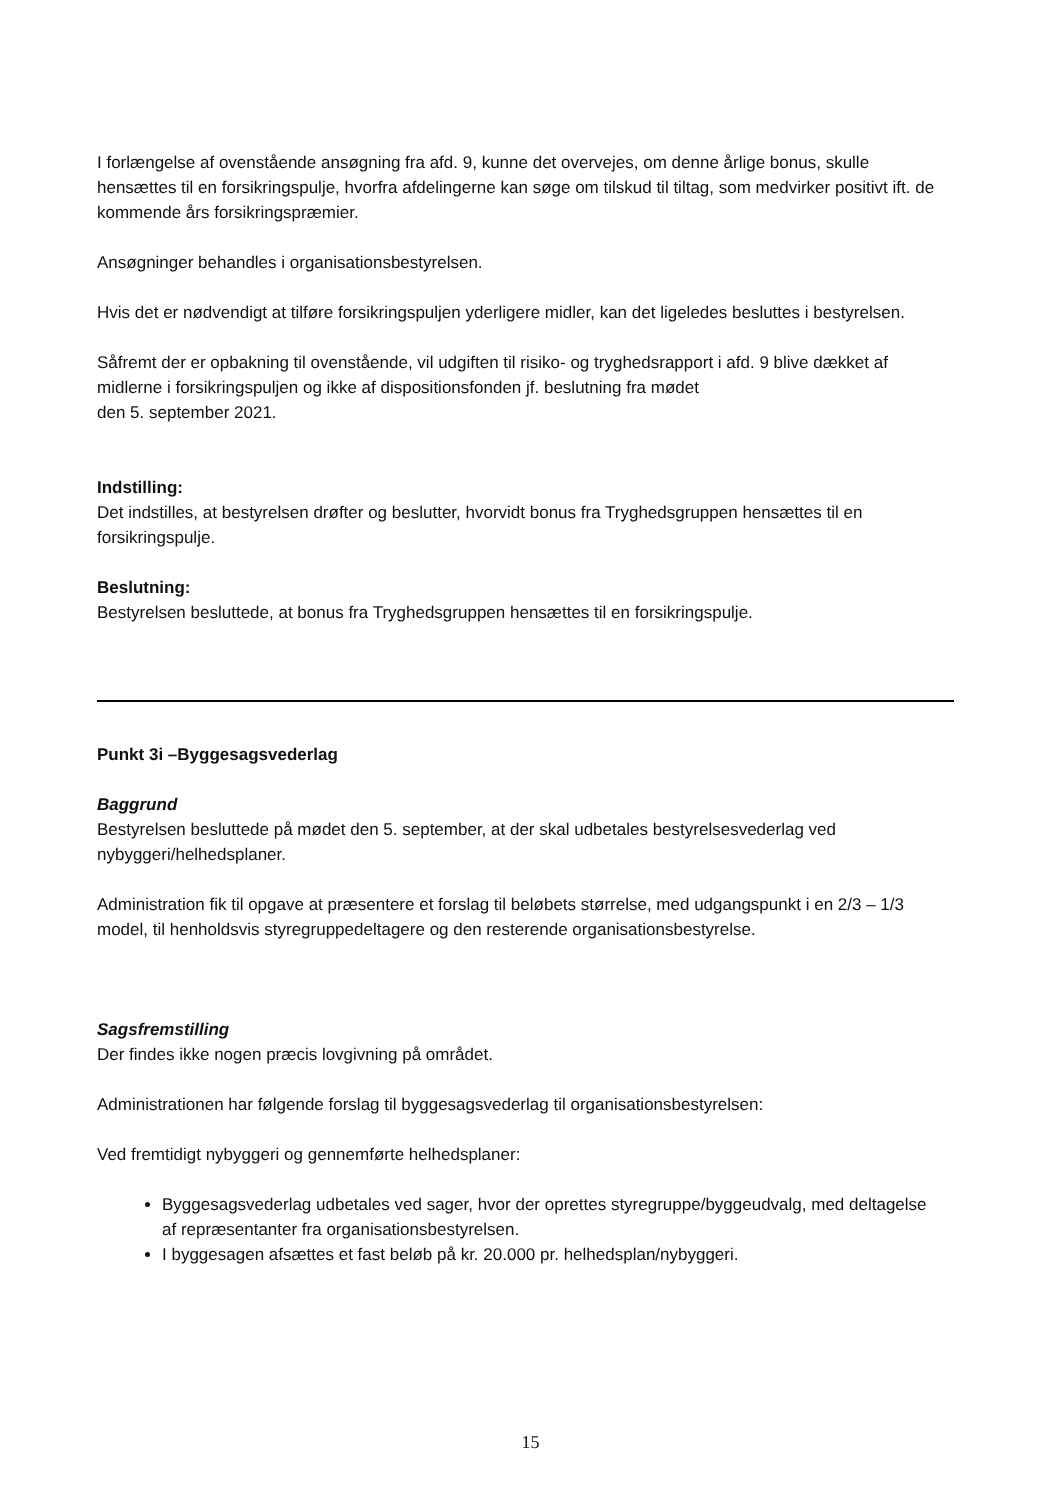I forlængelse af ovenstående ansøgning fra afd. 9, kunne det overvejes, om denne årlige bonus, skulle hensættes til en forsikringspulje, hvorfra afdelingerne kan søge om tilskud til tiltag, som medvirker positivt ift. de kommende års forsikringspræmier.
Ansøgninger behandles i organisationsbestyrelsen.
Hvis det er nødvendigt at tilføre forsikringspuljen yderligere midler, kan det ligeledes besluttes i bestyrelsen.
Såfremt der er opbakning til ovenstående, vil udgiften til risiko- og tryghedsrapport i afd. 9 blive dækket af midlerne i forsikringspuljen og ikke af dispositionsfonden jf. beslutning fra mødet
den 5. september 2021.
Indstilling:
Det indstilles, at bestyrelsen drøfter og beslutter, hvorvidt bonus fra Tryghedsgruppen hensættes til en forsikringspulje.
Beslutning:
Bestyrelsen besluttede, at bonus fra Tryghedsgruppen hensættes til en forsikringspulje.
Punkt 3i –Byggesagsvederlag
Baggrund
Bestyrelsen besluttede på mødet den 5. september, at der skal udbetales bestyrelsesvederlag ved nybyggeri/helhedsplaner.
Administration fik til opgave at præsentere et forslag til beløbets størrelse, med udgangspunkt i en 2/3 – 1/3 model, til henholdsvis styregruppedeltagere og den resterende organisationsbestyrelse.
Sagsfremstilling
Der findes ikke nogen præcis lovgivning på området.
Administrationen har følgende forslag til byggesagsvederlag til organisationsbestyrelsen:
Ved fremtidigt nybyggeri og gennemførte helhedsplaner:
Byggesagsvederlag udbetales ved sager, hvor der oprettes styregruppe/byggeudvalg, med deltagelse af repræsentanter fra organisationsbestyrelsen.
I byggesagen afsættes et fast beløb på kr. 20.000 pr. helhedsplan/nybyggeri.
15